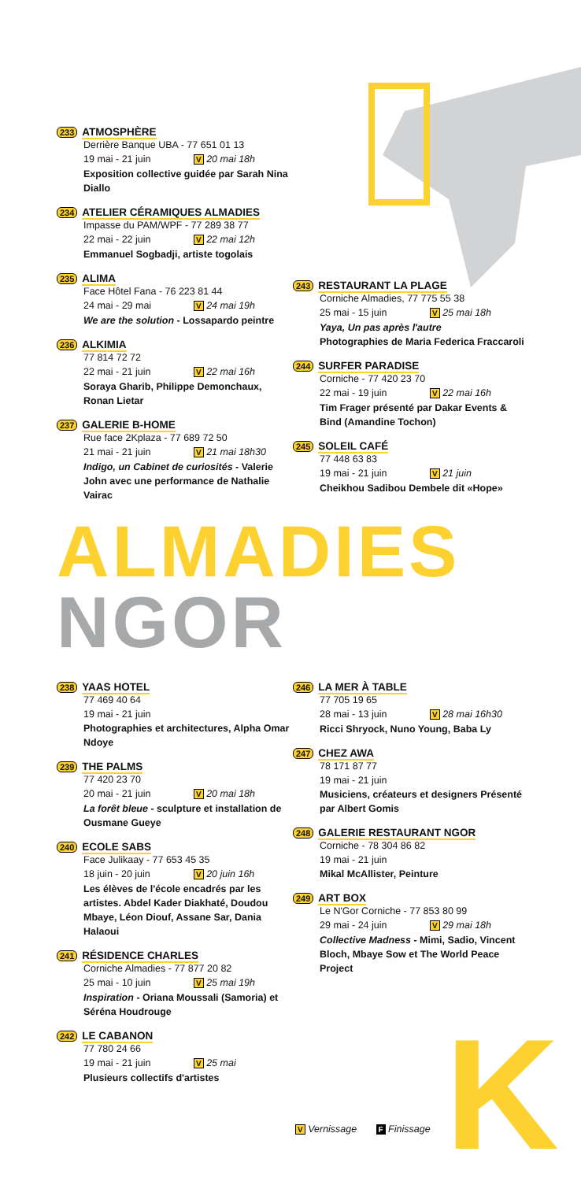233 ATMOSPHÈRE
Derrière Banque UBA - 77 651 01 13
19 mai - 21 juin V 20 mai 18h
Exposition collective guidée par Sarah Nina Diallo
234 ATELIER CÉRAMIQUES ALMADIES
Impasse du PAM/WPF - 77 289 38 77
22 mai - 22 juin V 22 mai 12h
Emmanuel Sogbadji, artiste togolais
235 ALIMA
Face Hôtel Fana - 76 223 81 44
24 mai - 29 mai V 24 mai 19h
We are the solution - Lossapardo peintre
236 ALKIMIA
77 814 72 72
22 mai - 21 juin V 22 mai 16h
Soraya Gharib, Philippe Demonchaux, Ronan Lietar
237 GALERIE B-HOME
Rue face 2Kplaza - 77 689 72 50
21 mai - 21 juin V 21 mai 18h30
Indigo, un Cabinet de curiosités - Valerie John avec une performance de Nathalie Vairac
243 RESTAURANT LA PLAGE
Corniche Almadies, 77 775 55 38
25 mai - 15 juin V 25 mai 18h
Yaya, Un pas après l'autre
Photographies de Maria Federica Fraccaroli
244 SURFER PARADISE
Corniche - 77 420 23 70
22 mai - 19 juin V 22 mai 16h
Tim Frager présenté par Dakar Events & Bind (Amandine Tochon)
245 SOLEIL CAFÉ
77 448 63 83
19 mai - 21 juin V 21 juin
Cheikhou Sadibou Dembele dit «Hope»
ALMADIES
NGOR
238 YAAS HOTEL
77 469 40 64
19 mai - 21 juin
Photographies et architectures, Alpha Omar Ndoye
239 THE PALMS
77 420 23 70
20 mai - 21 juin V 20 mai 18h
La forêt bleue - sculpture et installation de Ousmane Gueye
240 ECOLE SABS
Face Julikaay - 77 653 45 35
18 juin - 20 juin V 20 juin 16h
Les élèves de l'école encadrés par les artistes. Abdel Kader Diakhaté, Doudou Mbaye, Léon Diouf, Assane Sar, Dania Halaoui
241 RÉSIDENCE CHARLES
Corniche Almadies - 77 877 20 82
25 mai - 10 juin V 25 mai 19h
Inspiration - Oriana Moussali (Samoria) et Séréna Houdrouge
242 LE CABANON
77 780 24 66
19 mai - 21 juin V 25 mai
Plusieurs collectifs d'artistes
246 LA MER À TABLE
77 705 19 65
28 mai - 13 juin V 28 mai 16h30
Ricci Shryock, Nuno Young, Baba Ly
247 CHEZ AWA
78 171 87 77
19 mai - 21 juin
Musiciens, créateurs et designers Présenté par Albert Gomis
248 GALERIE RESTAURANT NGOR
Corniche - 78 304 86 82
19 mai - 21 juin
Mikal McAllister, Peinture
249 ART BOX
Le N'Gor Corniche - 77 853 80 99
29 mai - 24 juin V 29 mai 18h
Collective Madness - Mimi, Sadio, Vincent Bloch, Mbaye Sow et The World Peace Project
V Vernissage F Finissage K